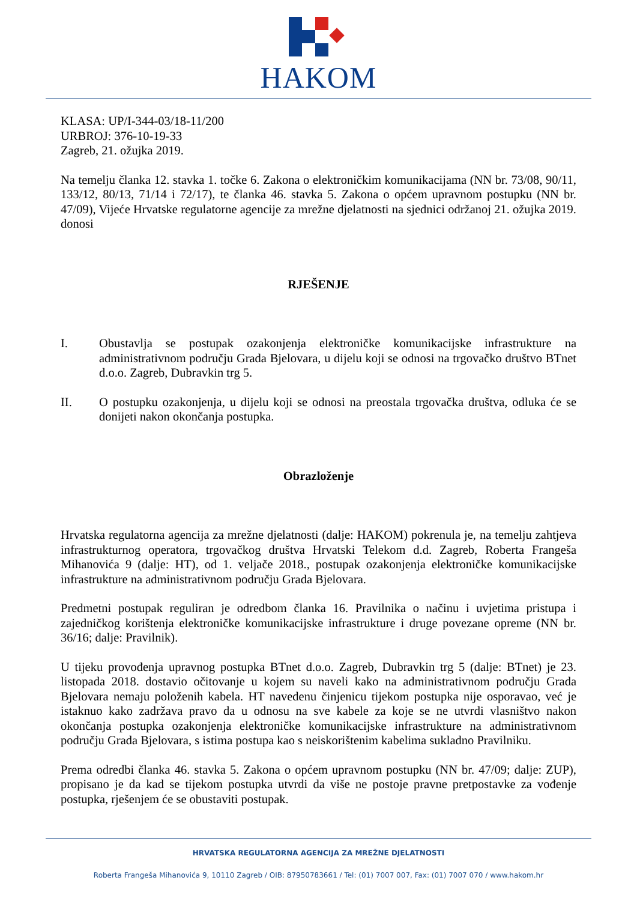HAKOM
KLASA: UP/I-344-03/18-11/200
URBROJ: 376-10-19-33
Zagreb, 21. ožujka 2019.
Na temelju članka 12. stavka 1. točke 6. Zakona o elektroničkim komunikacijama (NN br. 73/08, 90/11, 133/12, 80/13, 71/14 i 72/17), te članka 46. stavka 5. Zakona o općem upravnom postupku (NN br. 47/09), Vijeće Hrvatske regulatorne agencije za mrežne djelatnosti na sjednici održanoj 21. ožujka 2019. donosi
RJEŠENJE
I. Obustavlja se postupak ozakonjenja elektroničke komunikacijske infrastrukture na administrativnom području Grada Bjelovara, u dijelu koji se odnosi na trgovačko društvo BTnet d.o.o. Zagreb, Dubravkin trg 5.
II. O postupku ozakonjenja, u dijelu koji se odnosi na preostala trgovačka društva, odluka će se donijeti nakon okončanja postupka.
Obrazloženje
Hrvatska regulatorna agencija za mrežne djelatnosti (dalje: HAKOM) pokrenula je, na temelju zahtjeva infrastrukturnog operatora, trgovačkog društva Hrvatski Telekom d.d. Zagreb, Roberta Frangeša Mihanovića 9 (dalje: HT), od 1. veljače 2018., postupak ozakonjenja elektroničke komunikacijske infrastrukture na administrativnom području Grada Bjelovara.
Predmetni postupak reguliran je odredbom članka 16. Pravilnika o načinu i uvjetima pristupa i zajedničkog korištenja elektroničke komunikacijske infrastrukture i druge povezane opreme (NN br. 36/16; dalje: Pravilnik).
U tijeku provođenja upravnog postupka BTnet d.o.o. Zagreb, Dubravkin trg 5 (dalje: BTnet) je 23. listopada 2018. dostavio očitovanje u kojem su naveli kako na administrativnom području Grada Bjelovara nemaju položenih kabela. HT navedenu činjenicu tijekom postupka nije osporavao, već je istaknuo kako zadržava pravo da u odnosu na sve kabele za koje se ne utvrdi vlasništvo nakon okončanja postupka ozakonjenja elektroničke komunikacijske infrastrukture na administrativnom području Grada Bjelovara, s istima postupa kao s neiskorištenim kabelima sukladno Pravilniku.
Prema odredbi članka 46. stavka 5. Zakona o općem upravnom postupku (NN br. 47/09; dalje: ZUP), propisano je da kad se tijekom postupka utvrdi da više ne postoje pravne pretpostavke za vođenje postupka, rješenjem će se obustaviti postupak.
HRVATSKA REGULATORNA AGENCIJA ZA MREŽNE DJELATNOSTI
Roberta Frangeša Mihanovića 9, 10110 Zagreb / OIB: 87950783661 / Tel: (01) 7007 007, Fax: (01) 7007 070 / www.hakom.hr